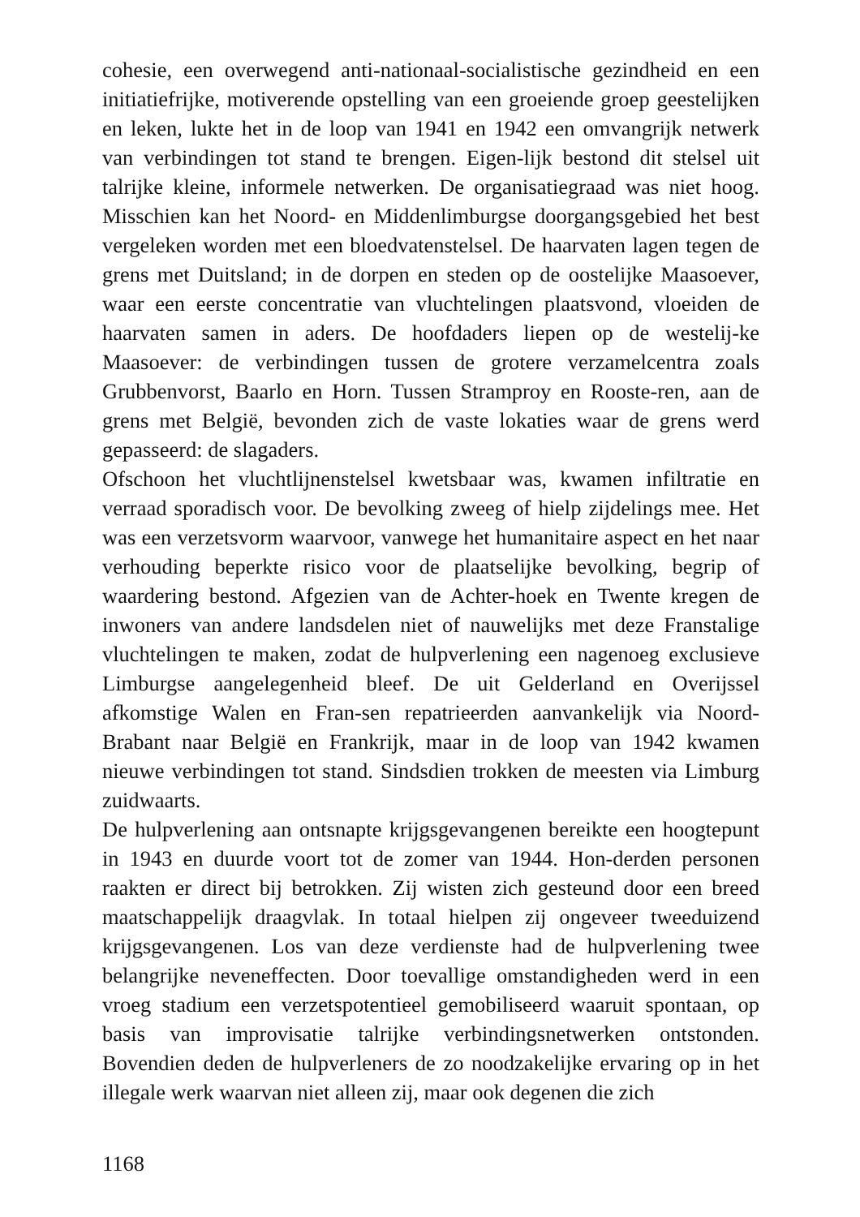cohesie, een overwegend anti-nationaal-socialistische gezindheid en een initiatiefrijke, motiverende opstelling van een groeiende groep geestelijken en leken, lukte het in de loop van 1941 en 1942 een omvangrijk netwerk van verbindingen tot stand te brengen. Eigen-lijk bestond dit stelsel uit talrijke kleine, informele netwerken. De organisatiegraad was niet hoog. Misschien kan het Noord- en Middenlimburgse doorgangsgebied het best vergeleken worden met een bloedvatenstelsel. De haarvaten lagen tegen de grens met Duitsland; in de dorpen en steden op de oostelijke Maasoever, waar een eerste concentratie van vluchtelingen plaatsvond, vloeiden de haarvaten samen in aders. De hoofdaders liepen op de westelij-ke Maasoever: de verbindingen tussen de grotere verzamelcentra zoals Grubbenvorst, Baarlo en Horn. Tussen Stramproy en Rooste-ren, aan de grens met België, bevonden zich de vaste lokaties waar de grens werd gepasseerd: de slagaders.
Ofschoon het vluchtlijnenstelsel kwetsbaar was, kwamen infiltratie en verraad sporadisch voor. De bevolking zweeg of hielp zijdelings mee. Het was een verzetsvorm waarvoor, vanwege het humanitaire aspect en het naar verhouding beperkte risico voor de plaatselijke bevolking, begrip of waardering bestond. Afgezien van de Achter-hoek en Twente kregen de inwoners van andere landsdelen niet of nauwelijks met deze Franstalige vluchtelingen te maken, zodat de hulpverlening een nagenoeg exclusieve Limburgse aangelegenheid bleef. De uit Gelderland en Overijssel afkomstige Walen en Fran-sen repatrieerden aanvankelijk via Noord-Brabant naar België en Frankrijk, maar in de loop van 1942 kwamen nieuwe verbindingen tot stand. Sindsdien trokken de meesten via Limburg zuidwaarts.
De hulpverlening aan ontsnapte krijgsgevangenen bereikte een hoogtepunt in 1943 en duurde voort tot de zomer van 1944. Hon-derden personen raakten er direct bij betrokken. Zij wisten zich gesteund door een breed maatschappelijk draagvlak. In totaal hielpen zij ongeveer tweeduizend krijgsgevangenen. Los van deze verdienste had de hulpverlening twee belangrijke neveneffecten. Door toevallige omstandigheden werd in een vroeg stadium een verzetspotentieel gemobiliseerd waaruit spontaan, op basis van improvisatie talrijke verbindingsnetwerken ontstonden. Bovendien deden de hulpverleners de zo noodzakelijke ervaring op in het illegale werk waarvan niet alleen zij, maar ook degenen die zich
1168